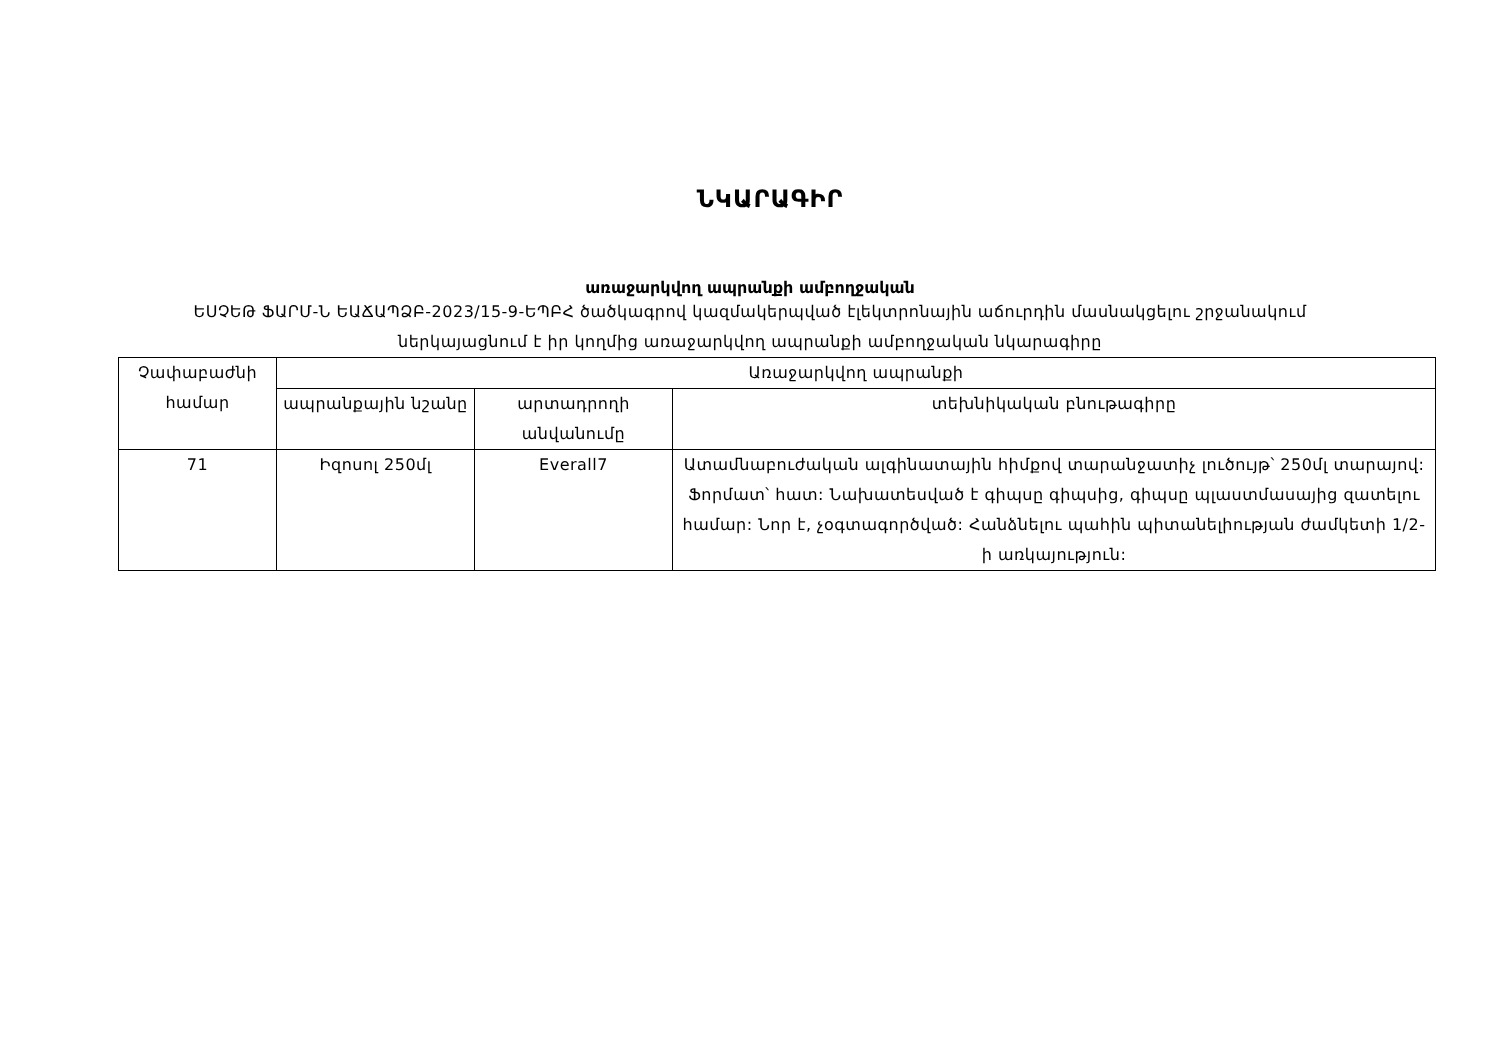ՆԿԱՐԱԳԻՐ
առաջարկվող ապրանքի ամբողջական
ԵՍՉԵԹ ՖԱՐՄ-Ն ԵԱՃԱՊՁԲ-2023/15-9-ԵՊԲՀ ծածկագրով կազմակերպված էլեկտրոնային աճուրդին մասնակցելու շրջանակում ներկայացնում է իր կողմից առաջարկվող ապրանքի ամբողջական նկարագիրը
| Չափաբաժնի համար | Առաջարկվող ապրանքի | | |
| --- | --- | --- | --- |
| | ապրանքային նշանը | արտադրողի անվանումը | տեխնիկական բնութագիրը |
| 71 | Իզոսոլ 250մլ | Everall7 | Ատամնաբուժական ալգինատային հիմքով տարանջատիչ լուծույթ՝ 250մլ տարայով: Ֆորմատ՝ հատ: Նախատեսված է գիպսը գիպսից, գիպսը պլաստմասայից զատելու համար: Նոր է, չօգտագործված: Հանձնելու պահին պիտանելիության ժամկետի 1/2-ի առկայություն: |